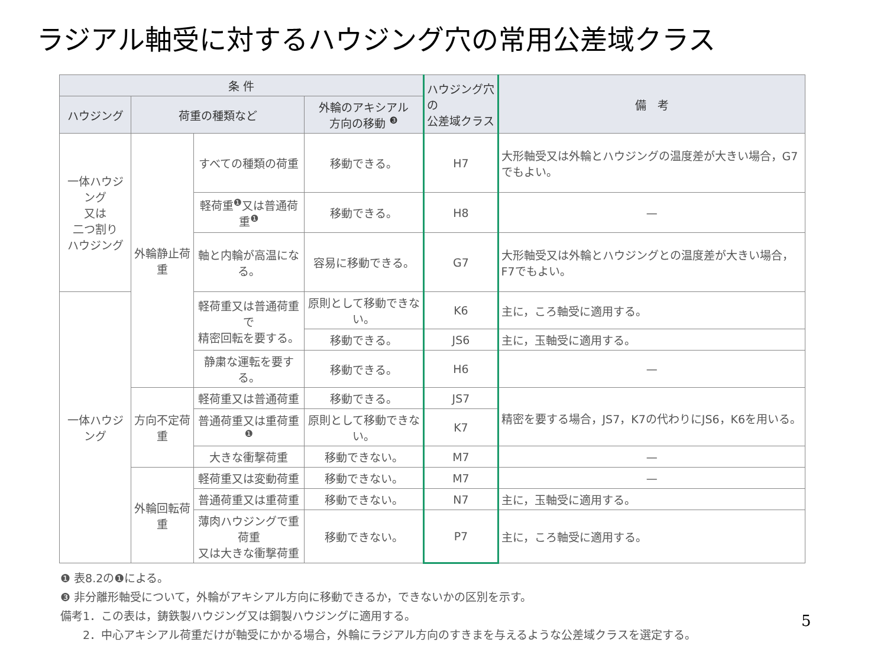ラジアル軸受に対するハウジング穴の常用公差域クラス
| 条 件 | | | | ハウジング穴の 公差域クラス | 備 考 |
| --- | --- | --- | --- | --- | --- |
| ハウジング | 荷重の種類など | | 外輪のアキシアル 方向の移動 <sup>❸</sup> | | |
| 一体ハウジング 又は 二つ割り ハウジング | 外輪静止荷重 | すべての種類の荷重 | 移動できる。 | H7 | 大形軸受又は外輪とハウジングの温度差が大きい場合，G7でもよい。 |
| | | 軽荷重<sup>❶</sup>又は普通荷重<sup>❶</sup> | 移動できる。 | H8 | — |
| | | 軸と内輪が高温になる。 | 容易に移動できる。 | G7 | 大形軸受又は外輪とハウジングとの温度差が大きい場合，F7でもよい。 |
| 一体ハウジング | | 軽荷重又は普通荷重で 精密回転を要する。 | 原則として移動できない。 | K6 | 主に，ころ軸受に適用する。 |
| | | | 移動できる。 | JS6 | 主に，玉軸受に適用する。 |
| | | 静粛な運転を要する。 | 移動できる。 | H6 | — |
| | 方向不定荷重 | 軽荷重又は普通荷重 | 移動できる。 | JS7 | 精密を要する場合，JS7，K7の代わりにJS6，K6を用いる。 |
| | | 普通荷重又は重荷重<sup>❶</sup> | 原則として移動できない。 | K7 | |
| | | 大きな衝撃荷重 | 移動できない。 | M7 | — |
| | 外輪回転荷重 | 軽荷重又は変動荷重 | 移動できない。 | M7 | — |
| | | 普通荷重又は重荷重 | 移動できない。 | N7 | 主に，玉軸受に適用する。 |
| | | 薄肉ハウジングで重荷重 又は大きな衝撃荷重 | 移動できない。 | P7 | 主に，ころ軸受に適用する。 |
❶ 表8.2の❶による。
❸ 非分離形軸受について，外輪がアキシアル方向に移動できるか，できないかの区別を示す。
備考1．この表は，鋳鉄製ハウジング又は鋼製ハウジングに適用する。
　　2．中心アキシアル荷重だけが軸受にかかる場合，外輪にラジアル方向のすきまを与えるような公差域クラスを選定する。
5